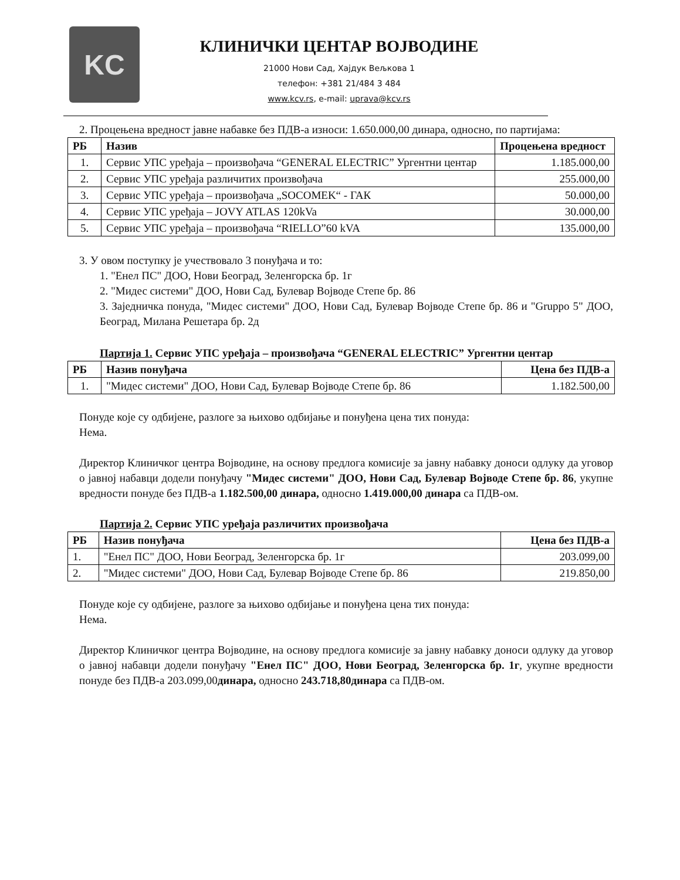KC
КЛИНИЧКИ ЦЕНТАР ВОЈВОДИНЕ
21000 Нови Сад, Хајдук Вељкова 1
телефон: +381 21/484 3 484
www.kcv.rs, e-mail: uprava@kcv.rs
2. Процењена вредност јавне набавке без ПДВ-а износи: 1.650.000,00 динара, односно, по партијама:
| РБ | Назив | Процењена вредност |
| --- | --- | --- |
| 1. | Сервис УПС уређаја – произвођача “GENERAL ELECTRIC” Ургентни центар | 1.185.000,00 |
| 2. | Сервис УПС уређаја различитих произвођача | 255.000,00 |
| 3. | Сервис УПС уређаја – произвођача „SOCOMEK“ - ГАК | 50.000,00 |
| 4. | Сервис УПС уређаја – JOVY ATLAS 120kVa | 30.000,00 |
| 5. | Сервис УПС уређаја – произвођача “RIELLO”60 kVA | 135.000,00 |
3. У овом поступку је учествовало 3 понуђача и то:
1. "Енел ПС" ДОО, Нови Београд, Зеленгорска бр. 1г
2. "Мидес системи" ДОО, Нови Сад, Булевар Војводе Степе бр. 86
3. Заједничка понуда, "Мидес системи" ДОО, Нови Сад, Булевар Војводе Степе бр. 86 и "Gruppo 5" ДОО, Београд, Милана Решетара бр. 2д
Партија 1. Сервис УПС уређаја – произвођача “GENERAL ELECTRIC” Ургентни центар
| РБ | Назив понуђача | Цена без ПДВ-а |
| --- | --- | --- |
| 1. | "Мидес системи" ДОО, Нови Сад, Булевар Војводе Степе бр. 86 | 1.182.500,00 |
Понуде које су одбијене, разлоге за њихово одбијање и понуђена цена тих понуда:
Нема.
Директор Клиничког центра Војводине, на основу предлога комисије за јавну набавку доноси одлуку да уговор о јавној набавци додели понуђачу "Мидес системи" ДОО, Нови Сад, Булевар Војводе Степе бр. 86, укупне вредности понуде без ПДВ-а 1.182.500,00 динара, односно 1.419.000,00 динара са ПДВ-ом.
Партија 2. Сервис УПС уређаја различитих произвођача
| РБ | Назив понуђача | Цена без ПДВ-а |
| --- | --- | --- |
| 1. | "Енел ПС" ДОО, Нови Београд, Зеленгорска бр. 1г | 203.099,00 |
| 2. | "Мидес системи" ДОО, Нови Сад, Булевар Војводе Степе бр. 86 | 219.850,00 |
Понуде које су одбијене, разлоге за њихово одбијање и понуђена цена тих понуда:
Нема.
Директор Клиничког центра Војводине, на основу предлога комисије за јавну набавку доноси одлуку да уговор о јавној набавци додели понуђачу "Енел ПС" ДОО, Нови Београд, Зеленгорска бр. 1г, укупне вредности понуде без ПДВ-а 203.099,00динара, односно 243.718,80динара са ПДВ-ом.